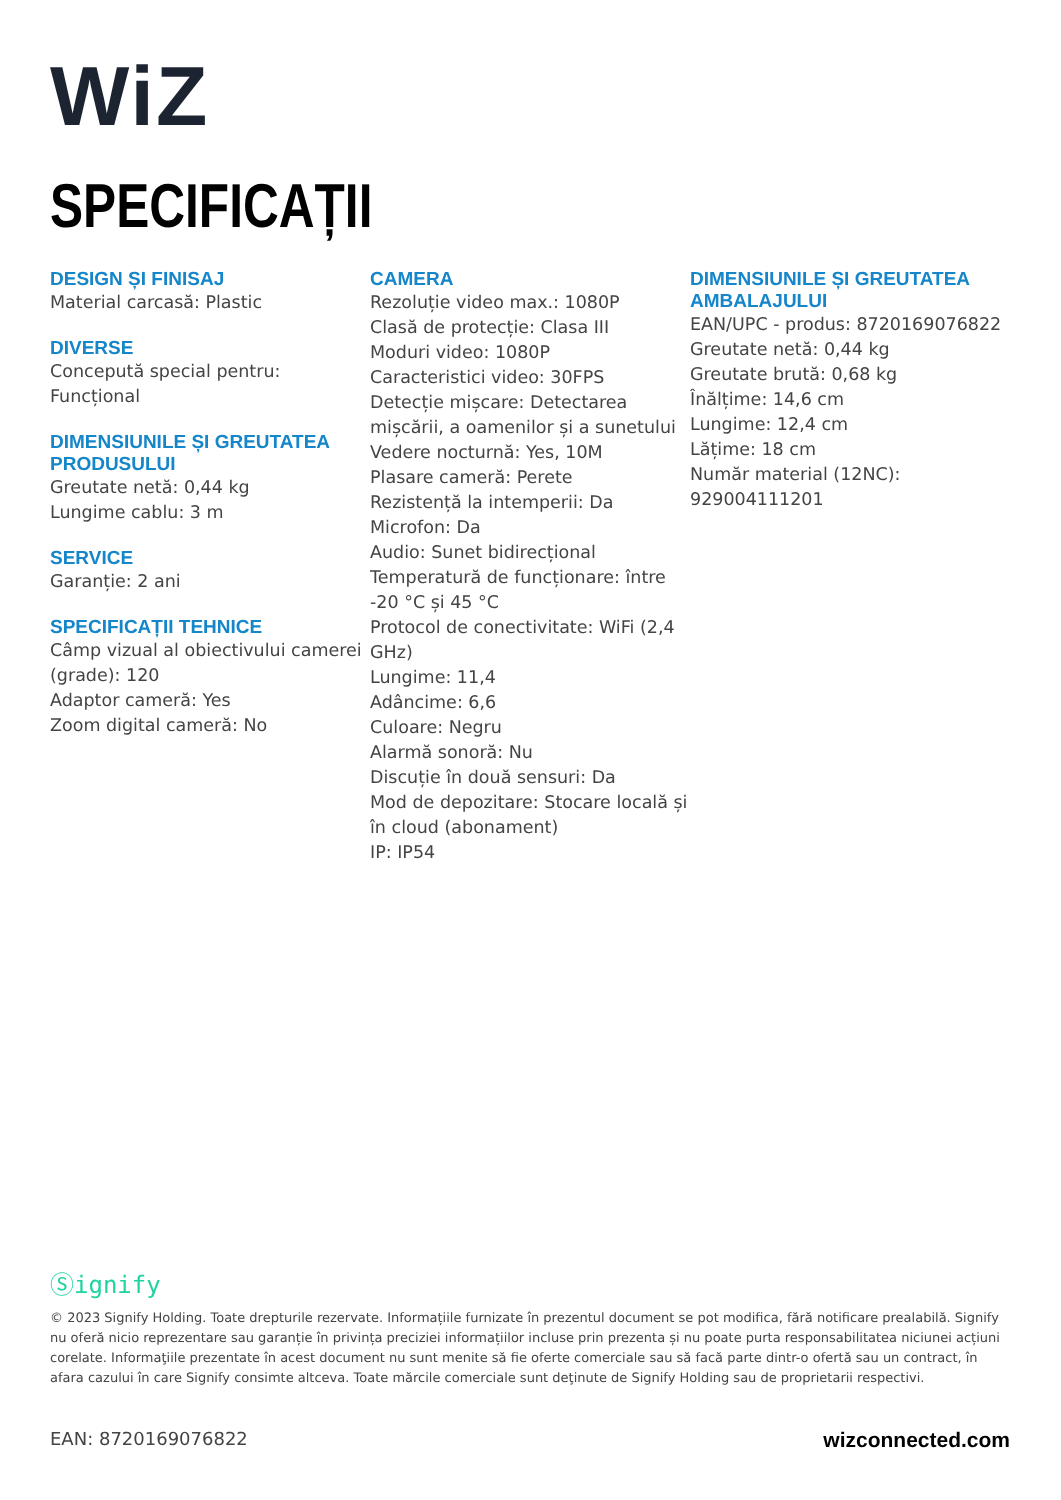WiZ
SPECIFICAȚII
DESIGN ȘI FINISAJ
Material carcasă: Plastic
DIVERSE
Concepută special pentru: Funcțional
DIMENSIUNILE ȘI GREUTATEA PRODUSULUI
Greutate netă: 0,44 kg
Lungime cablu: 3 m
SERVICE
Garanție: 2 ani
SPECIFICAȚII TEHNICE
Câmp vizual al obiectivului camerei (grade): 120
Adaptor cameră: Yes
Zoom digital cameră: No
CAMERA
Rezoluție video max.: 1080P
Clasă de protecție: Clasa III
Moduri video: 1080P
Caracteristici video: 30FPS
Detecție mișcare: Detectarea mișcării, a oamenilor și a sunetului
Vedere nocturnă: Yes, 10M
Plasare cameră: Perete
Rezistență la intemperii: Da
Microfon: Da
Audio: Sunet bidirecțional
Temperatură de funcționare: între -20 °C și 45 °C
Protocol de conectivitate: WiFi (2,4 GHz)
Lungime: 11,4
Adâncime: 6,6
Culoare: Negru
Alarmă sonoră: Nu
Discuție în două sensuri: Da
Mod de depozitare: Stocare locală și în cloud (abonament)
IP: IP54
DIMENSIUNILE ȘI GREUTATEA AMBALAJULUI
EAN/UPC - produs: 8720169076822
Greutate netă: 0,44 kg
Greutate brută: 0,68 kg
Înălțime: 14,6 cm
Lungime: 12,4 cm
Lățime: 18 cm
Număr material (12NC): 929004111201
Ⓢignify
© 2023 Signify Holding. Toate drepturile rezervate. Informațiile furnizate în prezentul document se pot modifica, fără notificare prealabilă. Signify nu oferă nicio reprezentare sau garanție în privința preciziei informațiilor incluse prin prezenta și nu poate purta responsabilitatea niciunei acțiuni corelate. Informaţiile prezentate în acest document nu sunt menite să fie oferte comerciale sau să facă parte dintr-o ofertă sau un contract, în afara cazului în care Signify consimte altceva. Toate mărcile comerciale sunt deţinute de Signify Holding sau de proprietarii respectivi.
EAN: 8720169076822 wizconnected.com